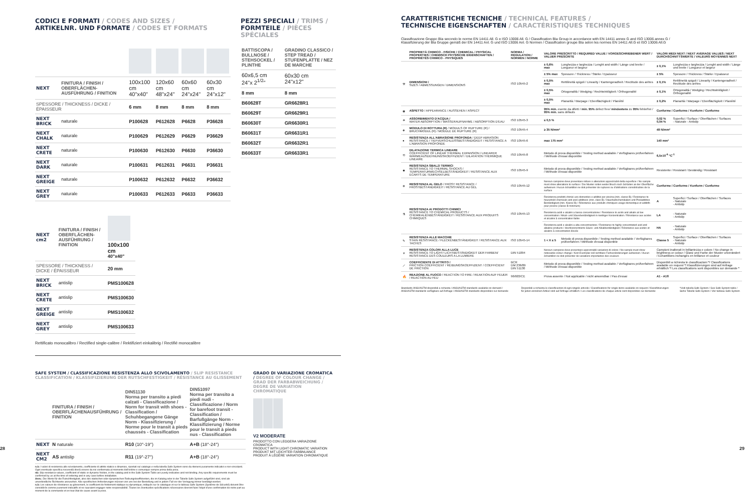CODICI E FORMATI / CODES AND SIZES /
ARTIKELNR. UND FORMATE / CODES ET FORMATS
| NEXT | FINITURA / FINISH / OBERFLÄCHEN-AUSFÜHRUNG / FINITION | 100x100 cm 40"x40" | 120x60 cm 48"x24" | 60x60 cm 24"x24" | 60x30 cm 24"x12" |
| --- | --- | --- | --- | --- | --- |
| SPESSORE / THICKNESS / DICKE / ÉPAISSEUR | | 6 mm | 8 mm | 8 mm | 8 mm |
| NEXT BRICK | naturale | P100628 | P612628 | P6628 | P36628 |
| NEXT CHALK | naturale | P100629 | P612629 | P6629 | P36629 |
| NEXT CRETE | naturale | P100630 | P612630 | P6630 | P36630 |
| NEXT DARK | naturale | P100631 | P612631 | P6631 | P36631 |
| NEXT GREIGE | naturale | P100632 | P612632 | P6632 | P36632 |
| NEXT GREY | naturale | P100633 | P612633 | P6633 | P36633 |
PEZZI SPECIALI / TRIMS /
FORMTEILE / PIÈCES SPÉCIALES
| BATTISCOPA / BULLNOSE / STEHSOCKEL / PLINTHE | GRADINO CLASSICO / STEP TREAD / STUFENPLATTE / NEZ DE MARCHE |
| --- | --- |
| 60x6,5 cm 24"x 2<sup>1/2</sup>" | 60x30 cm 24"x12" |
| 8 mm | 8 mm |
| B60628T | GR6628R1 |
| B60629T | GR6629R1 |
| B60630T | GR6630R1 |
| B60631T | GR6631R1 |
| B60632T | GR6632R1 |
| B60633T | GR6633R1 |
| NEXT cm2 | FINITURA / FINISH / OBERFLÄCHEN-AUSFÜHRUNG / FINITION | 100x100 cm 40"x40" |
| --- | --- | --- |
| SPESSORE / THICKNESS / DICKE / ÉPAISSEUR | | 20 mm |
| NEXT BRICK | antislip | PMS100628 |
| NEXT CRETE | antislip | PMS100630 |
| NEXT GREIGE | antislip | PMS100632 |
| NEXT GREY | antislip | PMS100633 |
Rettificato monocalibro / Rectified single-calibre / Rektifiziert einkalibrig / Rectifié monocalibre
SAFE SYSTEM / CLASSIFICAZIONE RESISTENZA ALLO SCIVOLAMENTO / SLIP RESISTANCE CLASSIFICATION / KLASSIFIZIERUNG DER RUTSCHFESTIGKEIT / RÉSISTANCE AU GLISSEMENT
| | FINITURA / FINISH / OBERFLÄCHENAUSFÜHRUNG / FINITION | DIN51130 Norma per transito a piedi calzati - Classificazione / Norm for transit with shoes - Classification / Schuhbegangene Gänge Norm - Klassifizierung / Norme pour le transit à pieds chaussés - Classification | DIN51097 Norma per transito a piedi nudi - Classificazione / Norm for barefoot transit - Classification / Barfußgänge Norm - Klassifizierung / Norme pour le transit à pieds nus - Classification |
| --- | --- | --- | --- |
| NEXT | N naturale | R10 (10°-19°) | A+B (18°-24°) |
| NEXT CM2 | AS antislip | R11 (19°-27°) | A+B (18°-24°) |
n.b: I valori di resistenza allo scivolamento, coefficiente di attrito statico o dinamico, riportati sul catalogo e nella tabella Safe System sono da ritenersi puramente indicativi e non vincolanti. Ogni eventuale specifica necessità dovrà essere da noi confermata al momento dell'ordine e comunque sempre prima della posa.
nb: Slip resistance values, coefficient of static or dynamic friction, in the catalog and in the Safe System Table are purely indicative and not binding. Any specific requirements must be confirmed by us at the time of ordering and in any case before installation.
Anm.: Die Werte für die Rutschfestigkeit, also des statischen oder dynamischen Reibungskoeffizienten, die im Katalog oder in der Tabelle Safe System aufgeführt sind, sind als unverbindliche Richtwerte anzusehen. Alle spezifischen Anforderungen müssen von uns bei der Bestellung und in jedem Fall vor der Verlegung immer bestätigt werden.
n.b: Les valeurs de résistance au glissement, le coefficient de frottement statique ou dynamique, indiqués sur le catalogue et sur le tableau Safe System (Système de Sécurité) doivent être considérés comme purement indicatifs et ne sauraient engager notre responsabilité. Toutes les éventuelles spécifications nécessaires devront faire l'objet d'une confirmation de notre part au moment de la commande et en tout état de cause avant la pose.
GRADO DI VARIAZIONE CROMATICA / DEGREE OF COLOUR CHANGE / GRAD DER FARBABWEICHUNG / DEGRE DE VARIATION CHROMATIQUE
V2 MODERATE
PRODOTTO CON LEGGERA VARIAZIONE CROMATICA
PRODUCT WITH LIGHT CHROMATIC VARIATION
PRODUKT MIT LEICHTER FARBNUANCE
PRODUIT À LÉGÈRE VARIATION CHROMATIQUE
28
CARATTERISTICHE TECNICHE / TECHNICAL FEATURES /
TECHNISCHE EIGENSCHAFTEN / CARACTÉRISTIQUES TECHNIQUES
Classificazione Gruppo BIa secondo le norme EN 14411 All. G e ISO 13006 All. G / Classification BIa Group in accordance with EN 14411 annex G and ISO 13006 annex G /
Klassifizierung der BIa Gruppe gemäß der EN 14411 Anl. G und ISO 13006 Anl. G Normen / Classification groupe BIa selon les normes EN 14411 All.G et ISO 13006 All.G
| | PROPRIETÀ CHIMICO - FISICHE / CHEMICAL / PHYSICAL PROPERTIES / CHEMISCH PHYSISCHE EIGENSCHAFTEN / PROPRIÉTÉS CHIMICO - PHYSIQUES | NORMA / REGULATION / NORMEN / NORME | VALORE PRESCRITTO / REQUIRED VALUE / VORGESCHRIEBENER WERT / VALUER PRESCRITE | | VALORI MEDI NEXT / NEXT AVERAGE VALUES / NEXT DURCHSCHNITTSWERTE / VALEURS MOYENNES NEXT | |
| --- | --- | --- | --- | --- | --- | --- |
| ⚒ | DIMENSIONI / SIZES / ABMESSUNGEN / DIMENSIONS | ISO 10545-2 | ± 0,6% max | Lunghezza e larghezza / Lenght and width / Länge und breite / Longueur et largeur | ± 0,1% | Lunghezza e larghezza / Lenght and width / Länge und breite / Longueur et largeur |
| | | | ± 5% max | Spessore / Thickness / Stärke / Epaisseur | ± 5% | Spessore / Thickness / Stärke / Epaisseur |
| | | | ± 0,5% max | Rettilineità spigoli / Linearity / Kantengeradheit / Rectitude des arêtes | ± 0,1% | Rettilineità spigoli / Linearity / Kantengeradheit / Rectitude des arêtes |
| | | | ± 0,5% max | Ortogonalità / Wedging / Rechtwinkligkeit / Orthogonalité | ± 0,1% | Ortogonalità / Wedging / Rechtwinkligkeit / Orthogonalité |
| | | | ± 0,5% max | Planarità / Warpage / Ebenflächigkeit / Planéité | ± 0,2% | Planarità / Warpage / Ebenflächigkeit / Planéité |
| ◉ | ASPETTO / APPEARANCE / AUSSEHEN / ASPECT | | 95% min. esente da difetti / min. 95% defect free/ mindestens zu 95% fehlerfrei / 95% min. sans défauts | | Conforme / Conforms / Konform / Conforme | |
| ☂ | ASSORBIMENTO D'ACQUA / WATER ABSORPTION / WASSERAUFNAHME / ABSORPTION D'EAU | ISO 10545-3 | ≤ 0,5 % | | 0,02 % 0,04 % | Superfici / Surface / Oberflächen / Surfaces - Naturale - Antislip |
| ◈ | MODULO DI ROTTURA (R) / MODULS OF RUPTURE (R) / BRUCHMODUL (R) / MODULE DE RUPTURE (R) | ISO 10545-4 | ≥ 35 N/mm² | | 49 N/mm² | |
| ● | RESISTENZA ALL'ABRASIONE PROFONDA / DEEP ABRASION RESISTANCE / TIEFVERSCHLEISSBESTÄNDIGKEIT / RESISTANCE A L'ABRASION PROFONDE | ISO 10545-6 | max 175 mm³ | | 140 mm³ | |
| ⟲ | DILATAZIONE TERMICA LINEARE COEFFICIENT OF LINEAR THERMAL EXPANSION / LINEARER WÄRMEAUSDEHNUNGSKOEFFIZIENT / DILATATION THERMIQUE LINEAIRE | ISO 10545-8 | Metodo di prova disponibile / Testing method available / Verfügbares prüfverfahren / Méthode d'essai disponible | | 6,5x10<sup>-6</sup> °C<sup>-1</sup> | |
| ✹ | RESISTENZA SBALZI TERMICI RESISTANCE TO THERMAL SHOCKS / TEMPERATURWECHSELBESTÄNDIGKEIT / RESISTANCE AUX ECARTS DE TEMPERATURE | ISO 10545-9 | Metodo di prova disponibile / Testing method available / Verfügbares prüfverfahren / Méthode d'essai disponible | | Resistente / Resistant / Beständig / Resistant | |
| ❄ | RESISTENZA AL GELO / FROST RESISTANCE / FROSTBESTÄNDIGKEIT / RESISTANCE AU GEL | ISO 10545-12 | Nessun campione deve presentare rotture o alterazioni apprezzabili della superficie / No sample must show alterations to surface / Die Muster sollen weder Bruch noch Schäden an der Oberfläche aufweisen / Aucun échantillon ne doit présenter de ruptures ou d'altérations considérables de la surface | | Conforme / Conforms / Konform / Conforme | |
| ⚗ | RESISTENZA AI PRODOTTI CHIMICI RESISTANCE TO CHEMICAL PRODUCTS / CHEMIKALIENBESTÄNDIGKEIT / RESISTANCE AUX PRODUITS CHIMIQUES | ISO 10545-13 | Resistenza prodotti chimici uso domestico e additivi per piscina (min. classe B) / Resistance to household chemicals and pool additives (min. class B) / Haushaltschemikalien und Pooladditive Beständigkeit (min. Klasse B) / Résistance aux produits chimiques usage domestique et additifs pour piscine (classe B minimum) | | A | Superfici / Surface / Oberflächen / Surfaces - Naturale - Antislip |
| | | | Resistenza acidi e alcalini a bassa concentrazione / Resistance to acids and alkalis at low concentration / Alkali- und Säurebeständigkeit in niedriger Konzentration / Résistance aux acides et alcalins à concentration faible | | LA | - Naturale - Antislip |
| | | | Resistenza acidi e alcalini a alta concentrazione / Resistance to highly concentrated acid and alkaline products / Hochkonzentrierte Säure- und Alkalibeständigkeit / Résistance aux acides et alcalins à concentration élevée | | HA | - Naturale - Antislip |
| ✎ | RESISTENZA ALLE MACCHIE STAIN RESISTANCE / FLECKENBESTÄNDIGKEIT / RESISTANCE AUX TACHES | ISO 10545-14 | 1 < X ≤ 5 | Metodo di prova disponibile / Testing method available / Verfügbares prüfverfahren / Méthode d'essai disponible | Classe 5 | Superfici / Surface / Oberflächen / Surfaces - Naturale - Antislip |
| ☀ | RESISTENZA COLORI ALLA LUCE RESISTANCE TO LIGHT/ LICHTBESTÄNDIGKEIT DER FARBEN/ RESISTANCE DES COULEURS A LA LUMIERE | DIN 51094 | Nessun campione deve presentare apprezzabili variazioni di colore / No sample must show noticeable colour change / Kein Exemplar soll sichtbare Farbveränderungen aufweisen / Aucun échantillon ne doit présenter de variations importantes des couleurs | | Campioni inalterati in brillantezza e colore / No change in brightness or colour / Glanz und Farbe der Muster unverändert / Echantillons inchangés en brillance et couleur | |
| ⟋ | COEFFICIENTE DI ATTRITO / FRICTION COEFFICIENT / REIBUNGSKOEFFIZIENT / COEFFICIENT DE FRICTION | BCR DM 236/89 DIN 51130 | Metodo di prova disponibile / Testing method available / Verfügbares prüfverfahren / Méthode d'essai disponible | | Disponibili a richiesta le classificazioni * / Classifications available on request * / Klassifizierungen sind auf Anfrage erhältlich * / Les classifications sont disponibles sur demande * | |
| 🔥 | REAZIONE AL FUOCO / REACTION TO FIRE / REAKTION AUF FEUER / REACTION AU FEU | 96/603/CE | Prova assente / Not applicable / nicht anwendbar / Pas d'essai | | A1 - A1fl | |
Standards ANSI/ASTM disponibili a richiesta / ANSI/ASTM standards available on demand / ANSI/ASTM standards verfügbare auf Anfrage / ANSI/ASTM standards disponibles sur demande
Disponibili a richiesta le classificazioni di ogni singolo articolo / Classifications for single items available on request / Klassifizierungen für jeden einzelnen Artikel sind auf Anfrage erhältlich / Les classifications de chaque article sont disponibles sur demande
*Vedi tabella Safe System / See Safe System table / Siehe Tabelle Safe System / Voir tableau Safe System
29